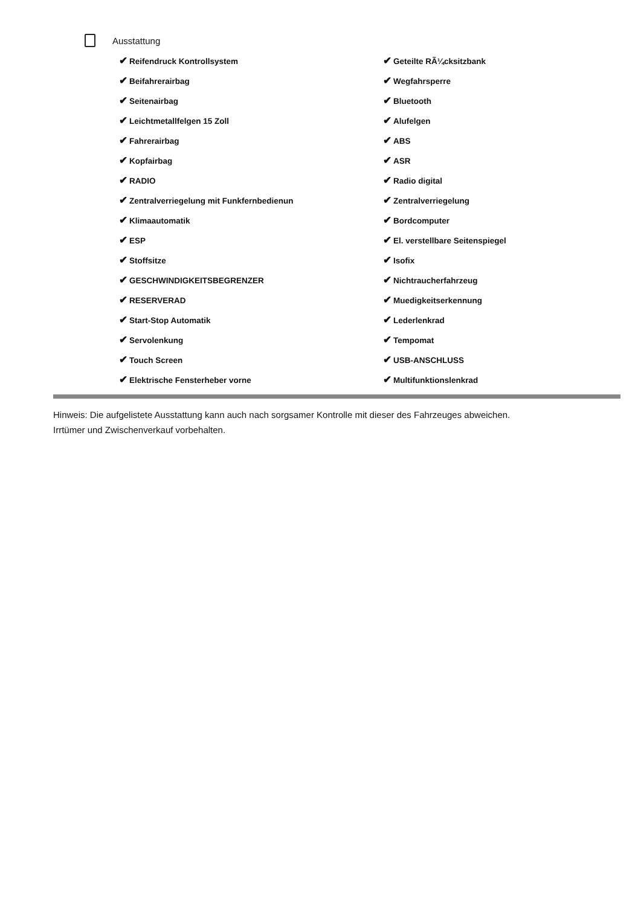Ausstattung
✔ Reifendruck Kontrollsystem
✔ Geteilte RÃ¼cksitzbank
✔ Beifahrerairbag
✔ Wegfahrsperre
✔ Seitenairbag
✔ Bluetooth
✔ Leichtmetallfelgen 15 Zoll
✔ Alufelgen
✔ Fahrerairbag
✔ ABS
✔ Kopfairbag
✔ ASR
✔ RADIO
✔ Radio digital
✔ Zentralverriegelung mit Funkfernbedienun
✔ Zentralverriegelung
✔ Klimaautomatik
✔ Bordcomputer
✔ ESP
✔ El. verstellbare Seitenspiegel
✔ Stoffsitze
✔ Isofix
✔ GESCHWINDIGKEITSBEGRENZER
✔ Nichtraucherfahrzeug
✔ RESERVERAD
✔ Muedigkeitserkennung
✔ Start-Stop Automatik
✔ Lederlenkrad
✔ Servolenkung
✔ Tempomat
✔ Touch Screen
✔ USB-ANSCHLUSS
✔ Elektrische Fensterheber vorne
✔ Multifunktionslenkrad
Hinweis: Die aufgelistete Ausstattung kann auch nach sorgsamer Kontrolle mit dieser des Fahrzeuges abweichen. Irrtümer und Zwischenverkauf vorbehalten.